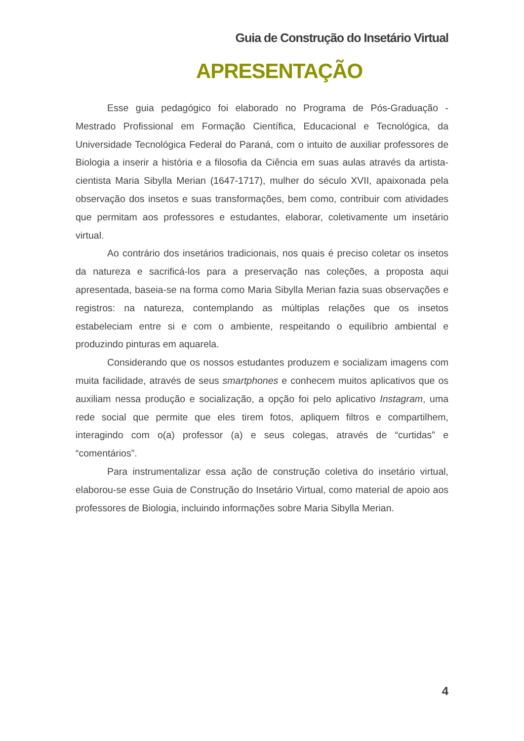Guia de Construção do Insetário Virtual
APRESENTAÇÃO
Esse guia pedagógico foi elaborado no Programa de Pós-Graduação - Mestrado Profissional em Formação Científica, Educacional e Tecnológica, da Universidade Tecnológica Federal do Paraná, com o intuito de auxiliar professores de Biologia a inserir a história e a filosofia da Ciência em suas aulas através da artista-cientista Maria Sibylla Merian (1647-1717), mulher do século XVII, apaixonada pela observação dos insetos e suas transformações, bem como, contribuir com atividades que permitam aos professores e estudantes, elaborar, coletivamente um insetário virtual.
Ao contrário dos insetários tradicionais, nos quais é preciso coletar os insetos da natureza e sacrificá-los para a preservação nas coleções, a proposta aqui apresentada, baseia-se na forma como Maria Sibylla Merian fazia suas observações e registros: na natureza, contemplando as múltiplas relações que os insetos estabeleciam entre si e com o ambiente, respeitando o equilíbrio ambiental e produzindo pinturas em aquarela.
Considerando que os nossos estudantes produzem e socializam imagens com muita facilidade, através de seus smartphones e conhecem muitos aplicativos que os auxiliam nessa produção e socialização, a opção foi pelo aplicativo Instagram, uma rede social que permite que eles tirem fotos, apliquem filtros e compartilhem, interagindo com o(a) professor (a) e seus colegas, através de “curtidas” e “comentários”.
Para instrumentalizar essa ação de construção coletiva do insetário virtual, elaborou-se esse Guia de Construção do Insetário Virtual, como material de apoio aos professores de Biologia, incluindo informações sobre Maria Sibylla Merian.
4